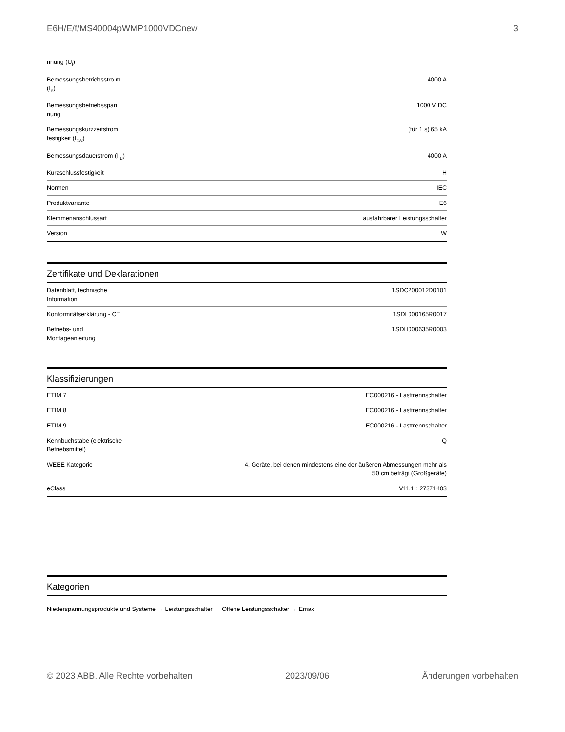E6H/E/f/MS40004pWMP1000VDCnew 3
| nnung (U<sub>i</sub>) | |
| Bemessungsbetriebsstro m (I<sub>e</sub>) | 4000 A |
| Bemessungsbetriebsspan nung | 1000 V DC |
| Bemessungskurzzeitstrom festigkeit (I<sub>cw</sub>) | (für 1 s) 65 kA |
| Bemessungsdauerstrom (I <sub>u</sub>) | 4000 A |
| Kurzschlussfestigkeit | H |
| Normen | IEC |
| Produktvariante | E6 |
| Klemmenanschlussart | ausfahrbarer Leistungsschalter |
| Version | W |
Zertifikate und Deklarationen
| Datenblatt, technische Information | 1SDC200012D0101 |
| Konformitätserklärung - CE | 1SDL000165R0017 |
| Betriebs- und Montageanleitung | 1SDH000635R0003 |
Klassifizierungen
| ETIM 7 | EC000216 - Lasttrennschalter |
| ETIM 8 | EC000216 - Lasttrennschalter |
| ETIM 9 | EC000216 - Lasttrennschalter |
| Kennbuchstabe (elektrische Betriebsmittel) | Q |
| WEEE Kategorie | 4. Geräte, bei denen mindestens eine der äußeren Abmessungen mehr als 50 cm beträgt (Großgeräte) |
| eClass | V11.1 : 27371403 |
Kategorien
Niederspannungsprodukte und Systeme → Leistungsschalter → Offene Leistungsschalter → Emax
© 2023 ABB. Alle Rechte vorbehalten 2023/09/06 Änderungen vorbehalten